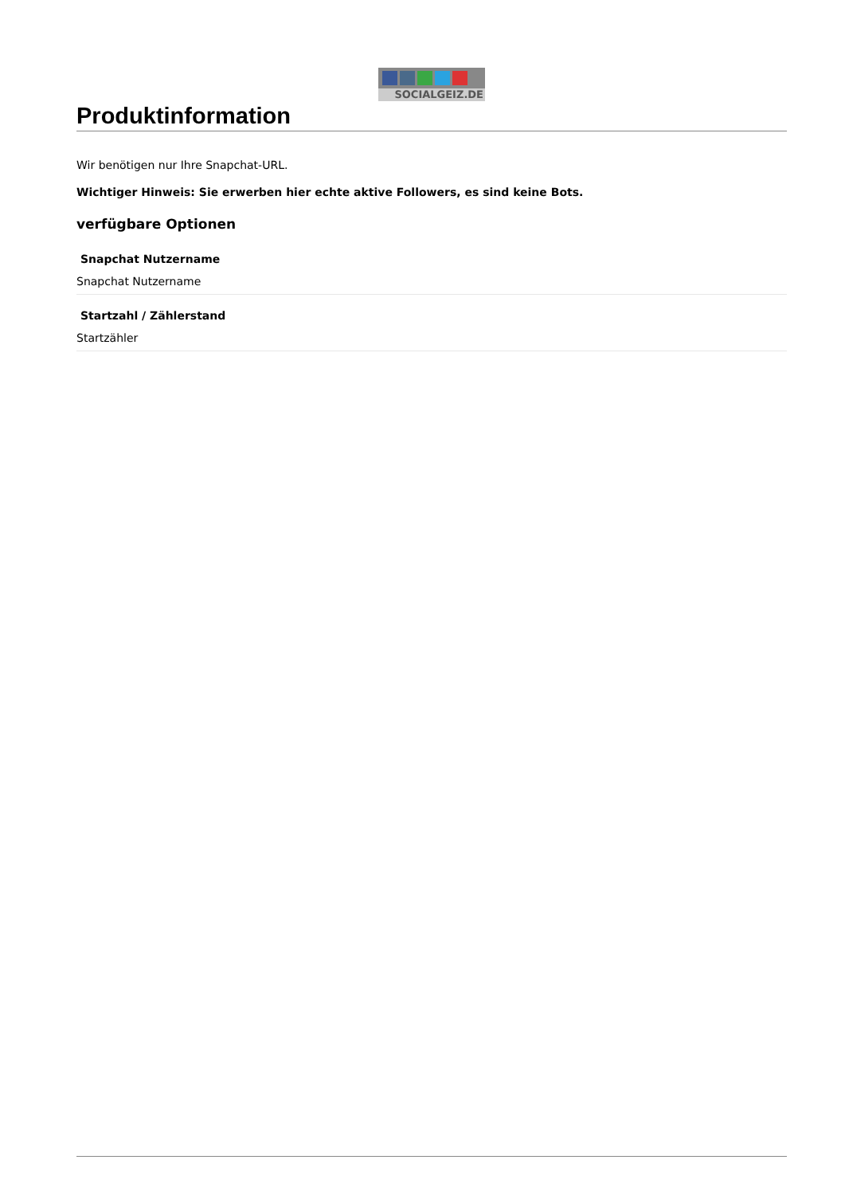SOCIALGEIZ.DE
Produktinformation
Wir benötigen nur Ihre Snapchat-URL.
Wichtiger Hinweis: Sie erwerben hier echte aktive Followers, es sind keine Bots.
verfügbare Optionen
Snapchat Nutzername
Snapchat Nutzername
Startzahl / Zählerstand
Startzähler